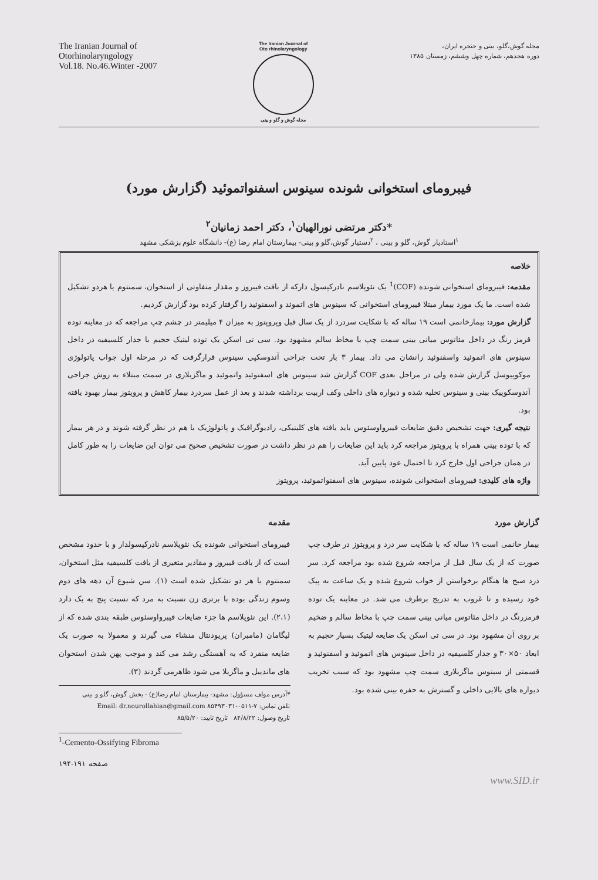The Iranian Journal of
Otorhinolaryngology
Vol.18. No.46.Winter -2007
The Iranian Journal of
Oto rhinolaryngology
مجله گوش و گلو و بینی
مجله گوش،گلو، بینی و حنجره ایران،
دوره هجدهم، شماره چهل وششم، زمستان ۱۳۸۵
فیبرومای استخوانی شونده سینوس اسفنواتموئید (گزارش مورد)
*دکتر مرتضی نورالهیان<sup>۱</sup>، دکتر احمد زمانیان<sup>۲</sup>
<sup>۱</sup> استادیار گوش، گلو و بینی ، <sup>۲</sup>دستیار گوش،گلو و بینی- بیمارستان امام رضا (ع)- دانشگاه علوم پزشکی مشهد
خلاصه
مقدمه: فیبرومای استخوانی شونده (COF)<sup>1</sup> یک نئوپلاسم نادرکپسول دارکه از بافت فیبروز و مقدار متفاوتی از استخوان، سمنتوم یا هردو تشکیل شده است. ما یک مورد بیمار مبتلا فیبرومای استخوانی که سینوس های اتموئد و اسفنوئید را گرفتار کرده بود گزارش کردیم.
گزارش مورد: بیمارخانمی است ۱۹ ساله که با شکایت سردرد از یک سال قبل وپروپتوز به میزان ۴ میلیمتر در چشم چپ مراجعه که در معاینه توده قرمز رنگ در داخل مئاتوس میانی بینی سمت چپ با مخاط سالم مشهود بود. سی تی اسکن یک توده لیتیک حجیم با جدار کلسیفیه در داخل سینوس های اتموئید واسفنوئید رانشان می داد. بیمار ۳ بار تحت جراحی آندوسکپی سینوس قرارگرفت که در مرحله اول جواب پاتولوژی موکوپیوسل گزارش شده ولی در مراحل بعدی COF گزارش شد سینوس های اسفنوئید واتموئید و ماگزیلاری در سمت مبتلاء به روش جراحی آندوسکوپیک بینی و سینوس تخلیه شده و دیواره های داخلی وکف اربیت برداشته شدند و بعد از عمل سردرد بیمار کاهش و پروپتوز بیمار بهبود یافته بود.
نتیجه گیری: جهت تشخیص دقیق ضایعات فیبرواوسئوس باید یافته های کلینیکی، رادیوگرافیک و پاتولوژیک با هم در نظر گرفته شوند و در هر بیمار که با توده بینی همراه با پروپتوز مراجعه کرد باید این ضایعات را هم در نظر داشت در صورت تشخیص صحیح می توان این ضایعات را به طور کامل در همان جراحی اول خارج کرد تا احتمال عود پایین آید.
واژه های کلیدی: فیبرومای استخوانی شونده، سینوس های اسفنواتموئید، پروپتوز
مقدمه
فیبرومای استخوانی شونده یک نئوپلاسم نادرکپسولدار و با حدود مشخص است که از بافت فیبروز و مقادیر متغیری از بافت کلسیفیه مثل استخوان، سمنتوم یا هر دو تشکیل شده است (۱). سن شیوع آن دهه های دوم وسوم زندگی بوده با برتری زن نسبت به مرد که نسبت پنج به یک دارد (۲،۱). این نئوپلاسم ها جزء ضایعات فیبرواوسئوس طبقه بندی شده که از لیگامان (مامبران) پریودنتال منشاء می گیرند و معمولا به صورت یک ضایعه منفرد که به آهستگی رشد می کند و موجب پهن شدن استخوان های ماندیبل و ماگزیلا می شود ظاهرمی گردند (۳).
*آدرس مولف مسؤول: مشهد- بیمارستان امام رضا(ع) - بخش گوش، گلو و بینی
تلفن تماس: ۷-۰۵۱۱-۸۵۴۹۳۰۳۱ Email: dr.nourollahian@gmail.com
تاریخ وصول: ۸۴/۸/۲۲ تاریخ تایید: ۸۵/۵/۲۰
گزارش مورد
بیمار خانمی است ۱۹ ساله که با شکایت سر درد و پروپتوز در طرف چپ صورت که از یک سال قبل از مراجعه شروع شده بود مراجعه کرد. سر درد صبح ها هنگام برخواستن از خواب شروع شده و یک ساعت به پیک خود رسیده و تا غروب به تدریج برطرف می شد. در معاینه یک توده قرمزرنگ در داخل مئاتوس میانی بینی سمت چپ با مخاط سالم و ضخیم بر روی آن مشهود بود. در سی تی اسکن یک ضایعه لیتیک بسیار حجیم به ابعاد ۵۰×۳۰ و جدار کلسیفیه در داخل سینوس های اتموئید و اسفنوئید و قسمتی از سینوس ماگزیلاری سمت چپ مشهود بود که سبب تخریب دیواره های بالایی داخلی و گسترش به حفره بینی شده بود.
<sup>1</sup>-Cemento-Ossifying Fibroma
صفحه ۱۹۱-۱۹۴
www.SID.ir